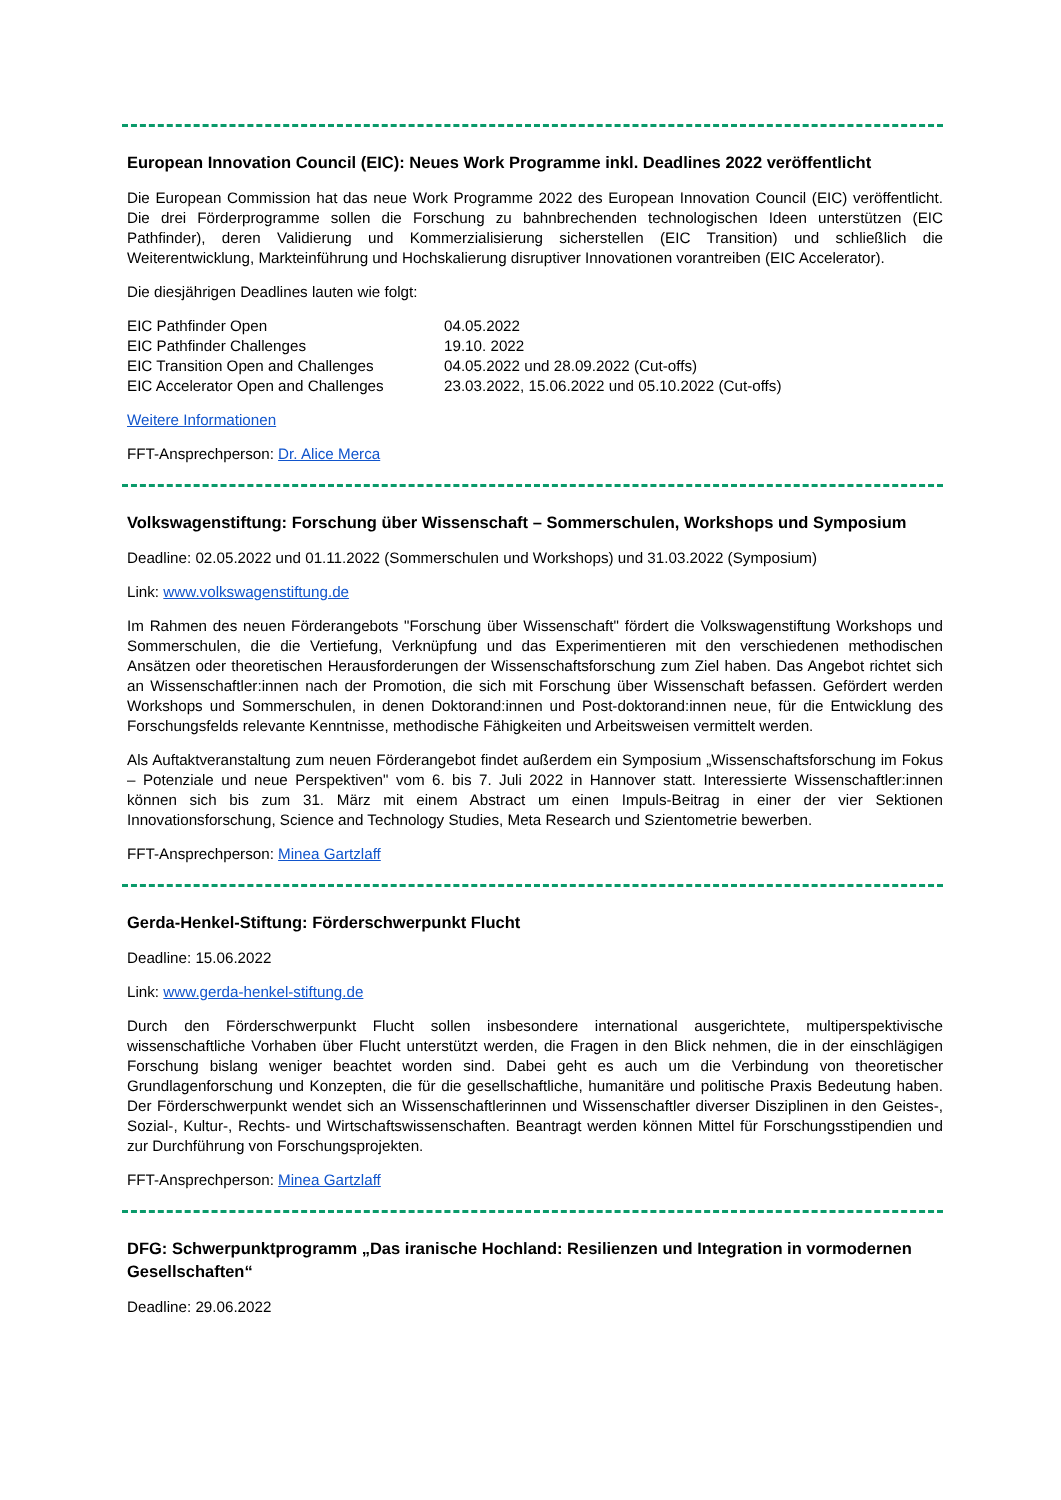European Innovation Council (EIC): Neues Work Programme inkl. Deadlines 2022 veröffentlicht
Die European Commission hat das neue Work Programme 2022 des European Innovation Council (EIC) veröffentlicht. Die drei Förderprogramme sollen die Forschung zu bahnbrechenden technologischen Ideen unterstützen (EIC Pathfinder), deren Validierung und Kommerzialisierung sicherstellen (EIC Transition) und schließlich die Weiterentwicklung, Markteinführung und Hochskalierung disruptiver Innovationen vorantreiben (EIC Accelerator).
Die diesjährigen Deadlines lauten wie folgt:
| EIC Pathfinder Open | 04.05.2022 |
| EIC Pathfinder Challenges | 19.10. 2022 |
| EIC Transition Open and Challenges | 04.05.2022 und 28.09.2022 (Cut-offs) |
| EIC Accelerator Open and Challenges | 23.03.2022, 15.06.2022 und 05.10.2022 (Cut-offs) |
Weitere Informationen
FFT-Ansprechperson: Dr. Alice Merca
Volkswagenstiftung: Forschung über Wissenschaft – Sommerschulen, Workshops und Symposium
Deadline: 02.05.2022 und 01.11.2022 (Sommerschulen und Workshops) und 31.03.2022 (Symposium)
Link: www.volkswagenstiftung.de
Im Rahmen des neuen Förderangebots "Forschung über Wissenschaft" fördert die Volkswagenstiftung Workshops und Sommerschulen, die die Vertiefung, Verknüpfung und das Experimentieren mit den verschiedenen methodischen Ansätzen oder theoretischen Herausforderungen der Wissenschaftsforschung zum Ziel haben. Das Angebot richtet sich an Wissenschaftler:innen nach der Promotion, die sich mit Forschung über Wissenschaft befassen. Gefördert werden Workshops und Sommerschulen, in denen Doktorand:innen und Post-doktorand:innen neue, für die Entwicklung des Forschungsfelds relevante Kenntnisse, methodische Fähigkeiten und Arbeitsweisen vermittelt werden.
Als Auftaktveranstaltung zum neuen Förderangebot findet außerdem ein Symposium „Wissenschaftsforschung im Fokus – Potenziale und neue Perspektiven" vom 6. bis 7. Juli 2022 in Hannover statt. Interessierte Wissenschaftler:innen können sich bis zum 31. März mit einem Abstract um einen Impuls-Beitrag in einer der vier Sektionen Innovationsforschung, Science and Technology Studies, Meta Research und Szientometrie bewerben.
FFT-Ansprechperson: Minea Gartzlaff
Gerda-Henkel-Stiftung: Förderschwerpunkt Flucht
Deadline: 15.06.2022
Link: www.gerda-henkel-stiftung.de
Durch den Förderschwerpunkt Flucht sollen insbesondere international ausgerichtete, multiperspektivische wissenschaftliche Vorhaben über Flucht unterstützt werden, die Fragen in den Blick nehmen, die in der einschlägigen Forschung bislang weniger beachtet worden sind. Dabei geht es auch um die Verbindung von theoretischer Grundlagenforschung und Konzepten, die für die gesellschaftliche, humanitäre und politische Praxis Bedeutung haben. Der Förderschwerpunkt wendet sich an Wissenschaftlerinnen und Wissenschaftler diverser Disziplinen in den Geistes-, Sozial-, Kultur-, Rechts- und Wirtschaftswissenschaften. Beantragt werden können Mittel für Forschungsstipendien und zur Durchführung von Forschungsprojekten.
FFT-Ansprechperson: Minea Gartzlaff
DFG: Schwerpunktprogramm „Das iranische Hochland: Resilienzen und Integration in vormodernen Gesellschaften“
Deadline: 29.06.2022